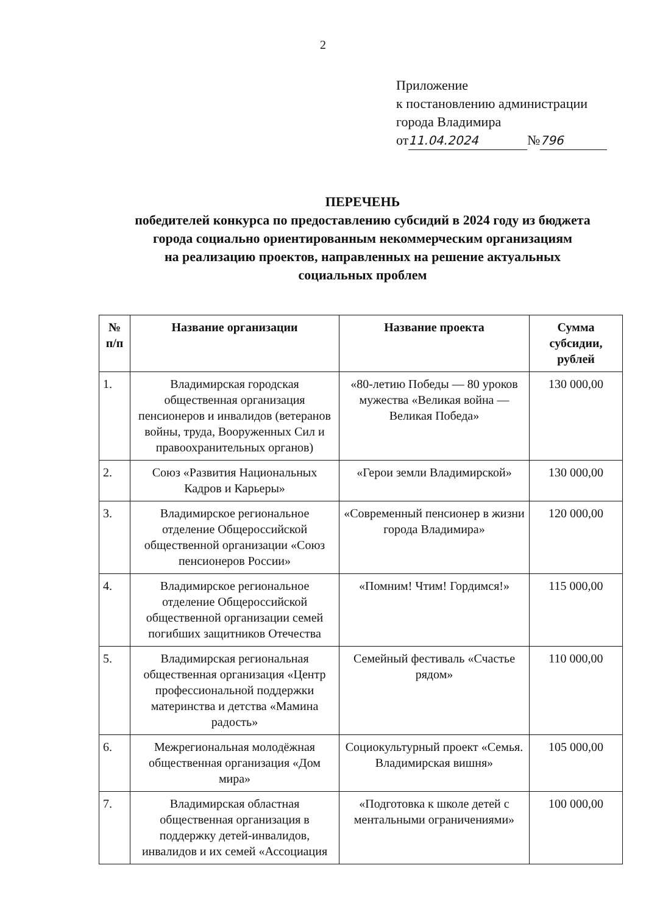2
Приложение
к постановлению администрации
города Владимира
от 11.04.2024 № 796
ПЕРЕЧЕНЬ
победителей конкурса по предоставлению субсидий в 2024 году из бюджета
города социально ориентированным некоммерческим организациям
на реализацию проектов, направленных на решение актуальных
социальных проблем
| № п/п | Название организации | Название проекта | Сумма субсидии, рублей |
| --- | --- | --- | --- |
| 1. | Владимирская городская общественная организация пенсионеров и инвалидов (ветеранов войны, труда, Вооруженных Сил и правоохранительных органов) | «80-летию Победы — 80 уроков мужества «Великая война — Великая Победа» | 130 000,00 |
| 2. | Союз «Развития Национальных Кадров и Карьеры» | «Герои земли Владимирской» | 130 000,00 |
| 3. | Владимирское региональное отделение Общероссийской общественной организации «Союз пенсионеров России» | «Современный пенсионер в жизни города Владимира» | 120 000,00 |
| 4. | Владимирское региональное отделение Общероссийской общественной организации семей погибших защитников Отечества | «Помним! Чтим! Гордимся!» | 115 000,00 |
| 5. | Владимирская региональная общественная организация «Центр профессиональной поддержки материнства и детства «Мамина радость» | Семейный фестиваль «Счастье рядом» | 110 000,00 |
| 6. | Межрегиональная молодёжная общественная организация «Дом мира» | Социокультурный проект «Семья. Владимирская вишня» | 105 000,00 |
| 7. | Владимирская областная общественная организация в поддержку детей-инвалидов, инвалидов и их семей «Ассоциация | «Подготовка к школе детей с ментальными ограничениями» | 100 000,00 |